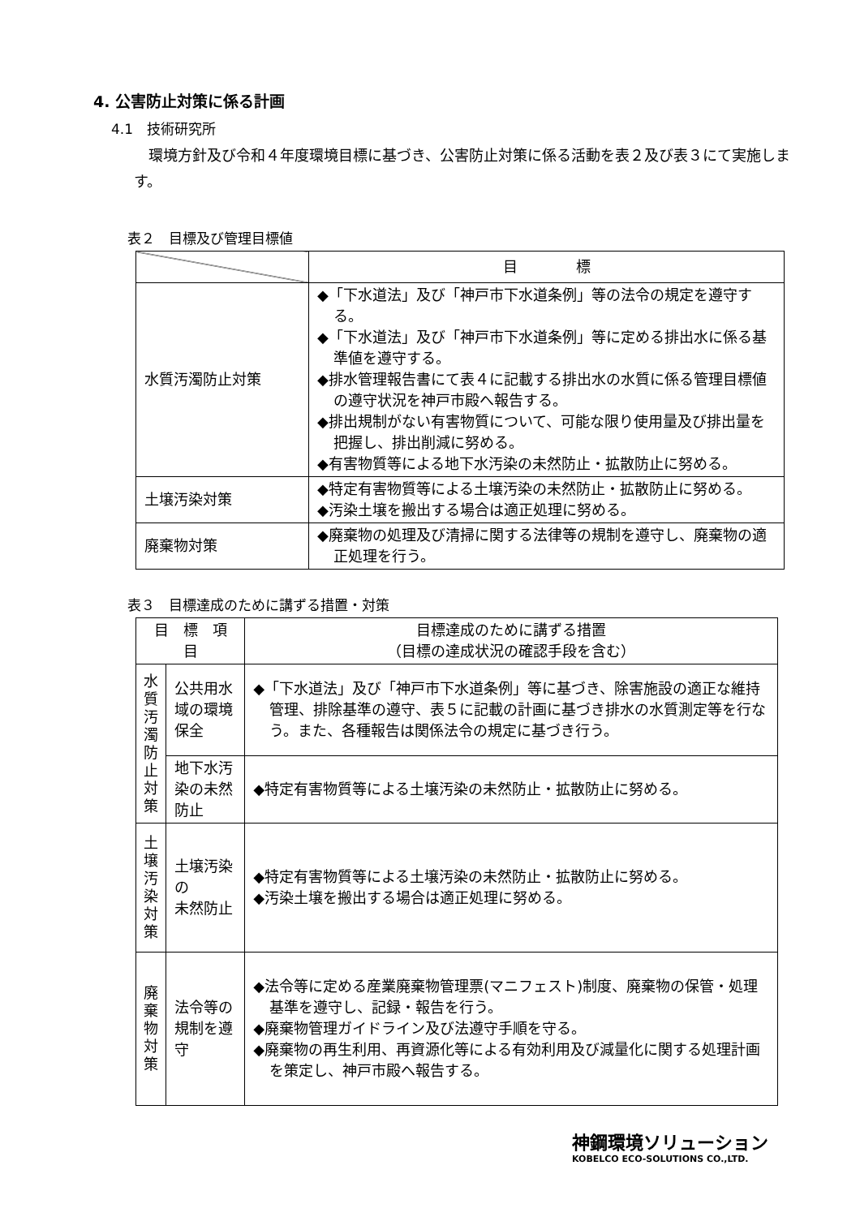4. 公害防止対策に係る計画
4.1　技術研究所
環境方針及び令和４年度環境目標に基づき、公害防止対策に係る活動を表２及び表３にて実施します。
表２　目標及び管理目標値
| | 目 標 |
| --- | --- |
| 水質汚濁防止対策 | ◆「下水道法」及び「神戸市下水道条例」等の法令の規定を遵守する。 ◆「下水道法」及び「神戸市下水道条例」等に定める排出水に係る基準値を遵守する。 ◆排水管理報告書にて表４に記載する排出水の水質に係る管理目標値の遵守状況を神戸市殿へ報告する。 ◆排出規制がない有害物質について、可能な限り使用量及び排出量を把握し、排出削減に努める。 ◆有害物質等による地下水汚染の未然防止・拡散防止に努める。 |
| 土壌汚染対策 | ◆特定有害物質等による土壌汚染の未然防止・拡散防止に努める。 ◆汚染土壌を搬出する場合は適正処理に努める。 |
| 廃棄物対策 | ◆廃棄物の処理及び清掃に関する法律等の規制を遵守し、廃棄物の適正処理を行う。 |
表３　目標達成のために講ずる措置・対策
| 目 標 項 目 | | 目標達成のために講ずる措置 （目標の達成状況の確認手段を含む） |
| --- | --- | --- |
| 水 質 汚 濁 防 止 対 策 | 公共用水域の環境保全 | ◆「下水道法」及び「神戸市下水道条例」等に基づき、除害施設の適正な維持管理、排除基準の遵守、表５に記載の計画に基づき排水の水質測定等を行なう。また、各種報告は関係法令の規定に基づき行う。 |
| | 地下水汚染の未然防止 | ◆特定有害物質等による土壌汚染の未然防止・拡散防止に努める。 |
| 土 壌 汚 染 対 策 | 土壌汚染の 未然防止 | ◆特定有害物質等による土壌汚染の未然防止・拡散防止に努める。 ◆汚染土壌を搬出する場合は適正処理に努める。 |
| 廃 棄 物 対 策 | 法令等の規制を遵守 | ◆法令等に定める産業廃棄物管理票(マニフェスト)制度、廃棄物の保管・処理基準を遵守し、記録・報告を行う。 ◆廃棄物管理ガイドライン及び法遵守手順を守る。 ◆廃棄物の再生利用、再資源化等による有効利用及び減量化に関する処理計画を策定し、神戸市殿へ報告する。 |
神鋼環境ソリューション
KOBELCO ECO-SOLUTIONS CO.,LTD.